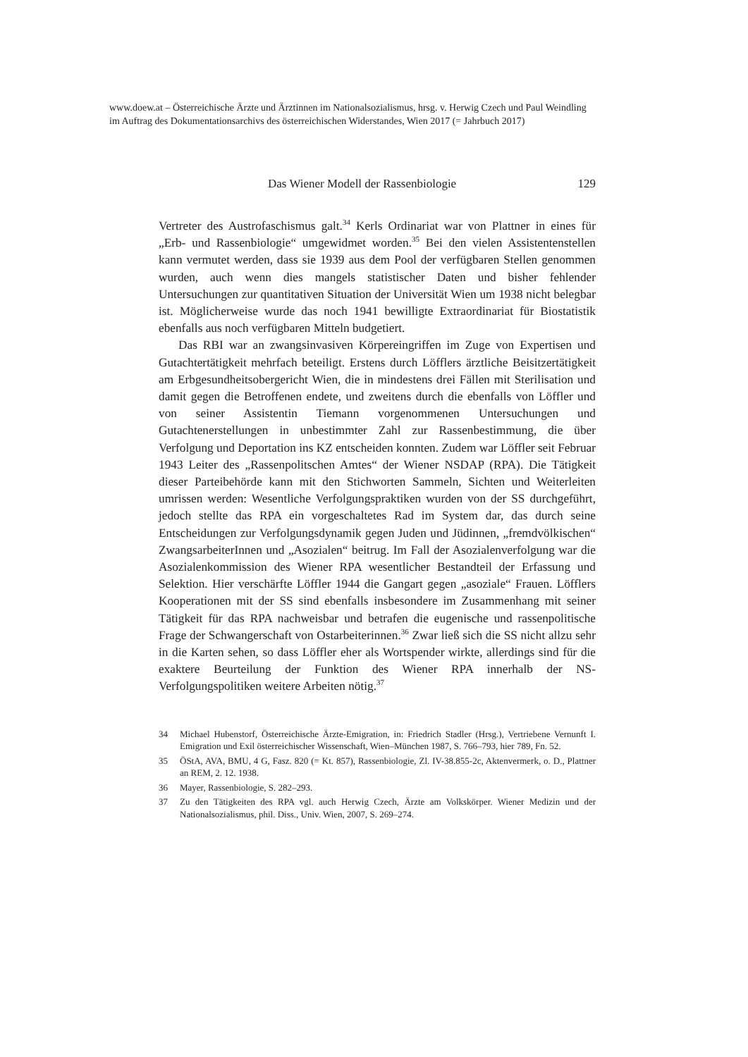www.doew.at – Österreichische Ärzte und Ärztinnen im Nationalsozialismus, hrsg. v. Herwig Czech und Paul Weindling im Auftrag des Dokumentationsarchivs des österreichischen Widerstandes, Wien 2017 (= Jahrbuch 2017)
Das Wiener Modell der Rassenbiologie 129
Vertreter des Austrofaschismus galt.<sup>34</sup> Kerls Ordinariat war von Plattner in eines für „Erb- und Rassenbiologie“ umgewidmet worden.<sup>35</sup> Bei den vielen Assistentenstellen kann vermutet werden, dass sie 1939 aus dem Pool der verfügbaren Stellen genommen wurden, auch wenn dies mangels statistischer Daten und bisher fehlender Untersuchungen zur quantitativen Situation der Universität Wien um 1938 nicht belegbar ist. Möglicherweise wurde das noch 1941 bewilligte Extraordinariat für Biostatistik ebenfalls aus noch verfügbaren Mitteln budgetiert.
Das RBI war an zwangsinvasiven Körpereingriffen im Zuge von Expertisen und Gutachtertätigkeit mehrfach beteiligt. Erstens durch Löfflers ärztliche Beisitzertätigkeit am Erbgesundheitsobergericht Wien, die in mindestens drei Fällen mit Sterilisation und damit gegen die Betroffenen endete, und zweitens durch die ebenfalls von Löffler und von seiner Assistentin Tiemann vorgenommenen Untersuchungen und Gutachtenerstellungen in unbestimmter Zahl zur Rassenbestimmung, die über Verfolgung und Deportation ins KZ entscheiden konnten. Zudem war Löffler seit Februar 1943 Leiter des „Rassenpolitschen Amtes“ der Wiener NSDAP (RPA). Die Tätigkeit dieser Parteibehörde kann mit den Stichworten Sammeln, Sichten und Weiterleiten umrissen werden: Wesentliche Verfolgungspraktiken wurden von der SS durchgeführt, jedoch stellte das RPA ein vorgeschaltetes Rad im System dar, das durch seine Entscheidungen zur Verfolgungsdynamik gegen Juden und Jüdinnen, „fremdvölkischen“ ZwangsarbeiterInnen und „Asozialen“ beitrug. Im Fall der Asozialenverfolgung war die Asozialenkommission des Wiener RPA wesentlicher Bestandteil der Erfassung und Selektion. Hier verschärfte Löffler 1944 die Gangart gegen „asoziale“ Frauen. Löfflers Kooperationen mit der SS sind ebenfalls insbesondere im Zusammenhang mit seiner Tätigkeit für das RPA nachweisbar und betrafen die eugenische und rassenpolitische Frage der Schwangerschaft von Ostarbeiterinnen.<sup>36</sup> Zwar ließ sich die SS nicht allzu sehr in die Karten sehen, so dass Löffler eher als Wortspender wirkte, allerdings sind für die exaktere Beurteilung der Funktion des Wiener RPA innerhalb der NS-Verfolgungspolitiken weitere Arbeiten nötig.<sup>37</sup>
34 Michael Hubenstorf, Österreichische Ärzte-Emigration, in: Friedrich Stadler (Hrsg.), Vertriebene Vernunft I. Emigration und Exil österreichischer Wissenschaft, Wien–München 1987, S. 766–793, hier 789, Fn. 52.
35 ÖStA, AVA, BMU, 4 G, Fasz. 820 (= Kt. 857), Rassenbiologie, Zl. IV-38.855-2c, Aktenvermerk, o. D., Plattner an REM, 2. 12. 1938.
36 Mayer, Rassenbiologie, S. 282–293.
37 Zu den Tätigkeiten des RPA vgl. auch Herwig Czech, Ärzte am Volkskörper. Wiener Medizin und der Nationalsozialismus, phil. Diss., Univ. Wien, 2007, S. 269–274.